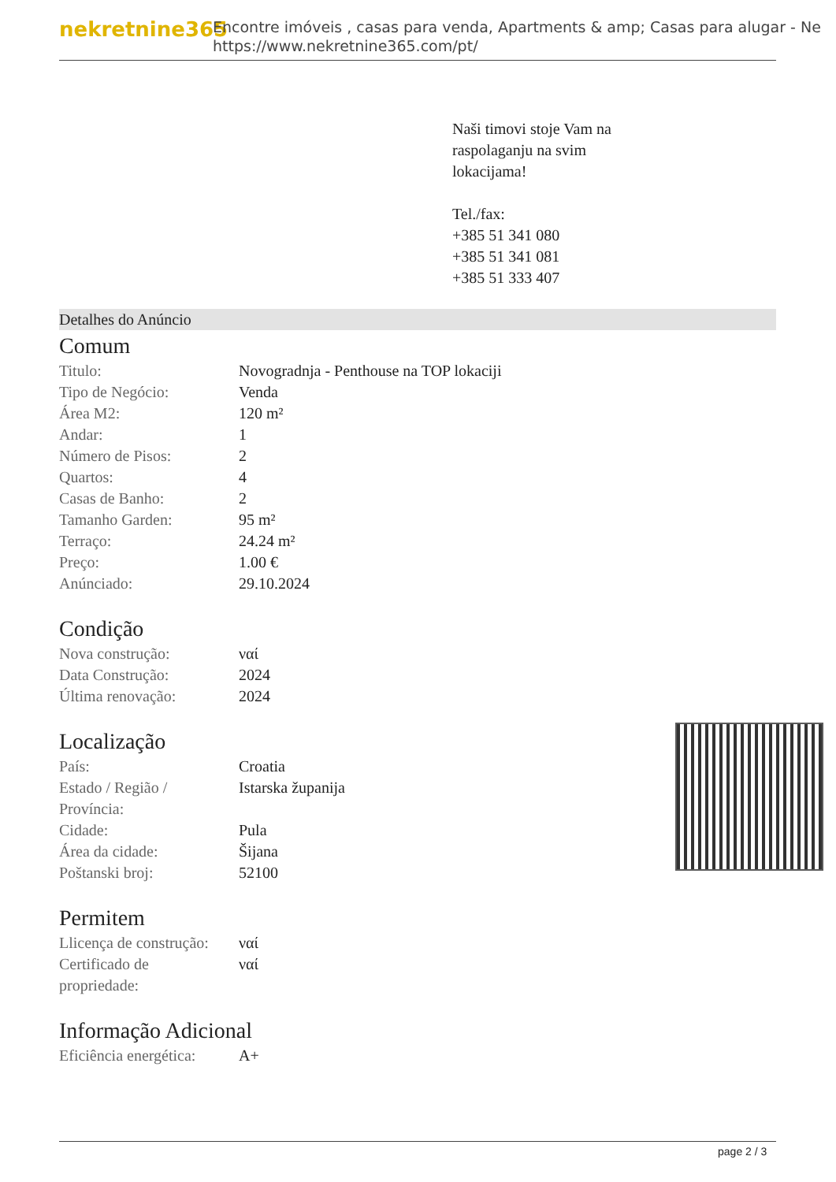nekretnine365
Encontre imóveis , casas para venda, Apartments & amp; Casas para alugar - Ne
https://www.nekretnine365.com/pt/
Naši timovi stoje Vam na
raspolaganju na svim
lokacijama!
Tel./fax:
+385 51 341 080
+385 51 341 081
+385 51 333 407
Detalhes do Anúncio
Comum
| Titulo: | Novogradnja - Penthouse na TOP lokaciji |
| Tipo de Negócio: | Venda |
| Área M2: | 120 m² |
| Andar: | 1 |
| Número de Pisos: | 2 |
| Quartos: | 4 |
| Casas de Banho: | 2 |
| Tamanho Garden: | 95 m² |
| Terraço: | 24.24 m² |
| Preço: | 1.00 € |
| Anúnciado: | 29.10.2024 |
Condição
| Nova construção: | ναί |
| Data Construção: | 2024 |
| Última renovação: | 2024 |
Localização
| País: | Croatia |
| Estado / Região / Província: | Istarska županija |
| Cidade: | Pula |
| Área da cidade: | Šijana |
| Poštanski broj: | 52100 |
Permitem
| Llicença de construção: | ναί |
| Certificado de propriedade: | ναί |
Informação Adicional
| Eficiência energética: | A+ |
page 2 / 3